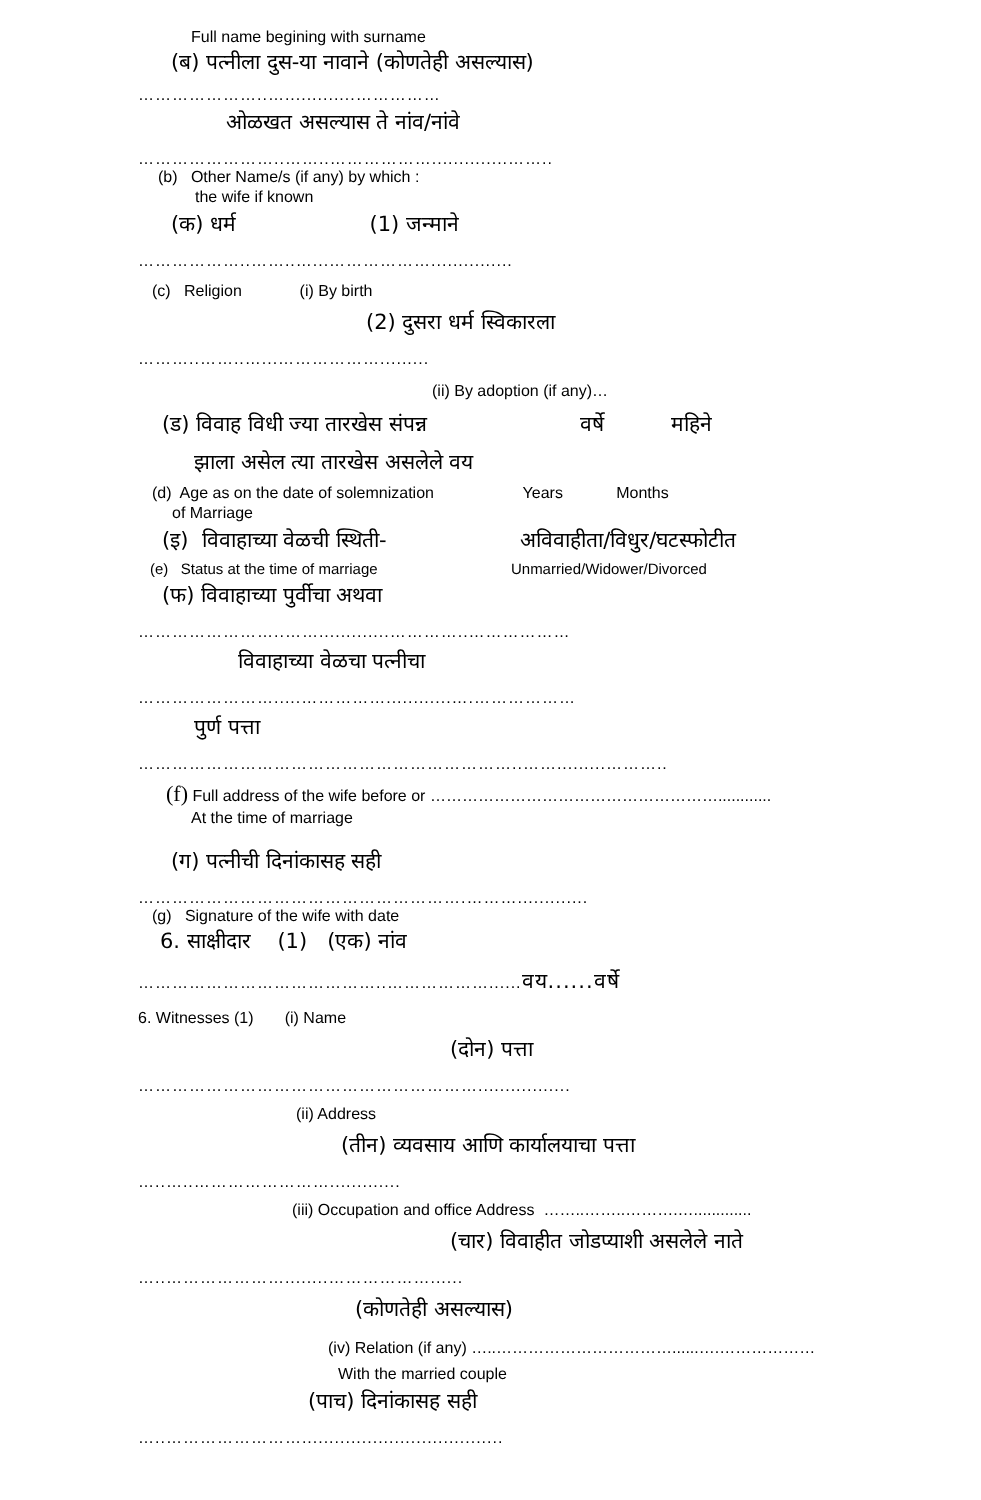Full name begining with surname
(ब) पत्नीला दुस-या नावाने (कोणतेही असल्यास)
…………………..….............……………
ओळखत असल्यास ते नांव/नांवे
……………………..……..………………..............……..
(b) Other Name/s (if any) by which :
the wife if known
(क) धर्म (1) जन्माने
………………..……..…...………………...............
(c) Religion (i) By birth
(2) दुसरा धर्म स्विकारला
………..……..…...……………….........
(ii) By adoption (if any)…
(ड) विवाह विधी ज्या तारखेस संपन्न वर्षे महिने
झाला असेल त्या तारखेस असलेले वय
(d) Age as on the date of solemnization Years Months
of Marriage
(इ) विवाहाच्या वेळची स्थिती- अविवाहीता/विधुर/घटस्फोटीत
(e) Status at the time of marriage Unmarried/Widower/Divorced
(फ) विवाहाच्या पुर्वीचा अथवा
……………………..…….............…………..………………
विवाहाच्या वेळचा पत्नीचा
…………………….....……………............….………………
पुर्ण पत्ता
…………………………………………………………..…….........………..
(f) Full address of the wife before or ………………………………………………............
At the time of marriage
(ग) पत्नीची दिनांकासह सही
………………………………………………….……….............
(g) Signature of the wife with date
6. साक्षीदार (1) (एक) नांव
……………………………………..………………......वय......वर्षे
6. Witnesses (1) (i) Name
(दोन) पत्ता
…………………………………………………….................
(ii) Address
(तीन) व्यवसाय आणि कार्यालयाचा पत्ता
…..…..…………………….............
(iii) Occupation and office Address ……..……..……….….............
(चार) विवाहीत जोडप्याशी असलेले नाते
…..…………………........………………......
(कोणतेही असल्यास)
(iv) Relation (if any) …..……………………………......….………………
With the married couple
(पाच) दिनांकासह सही
…..…………………….....................................